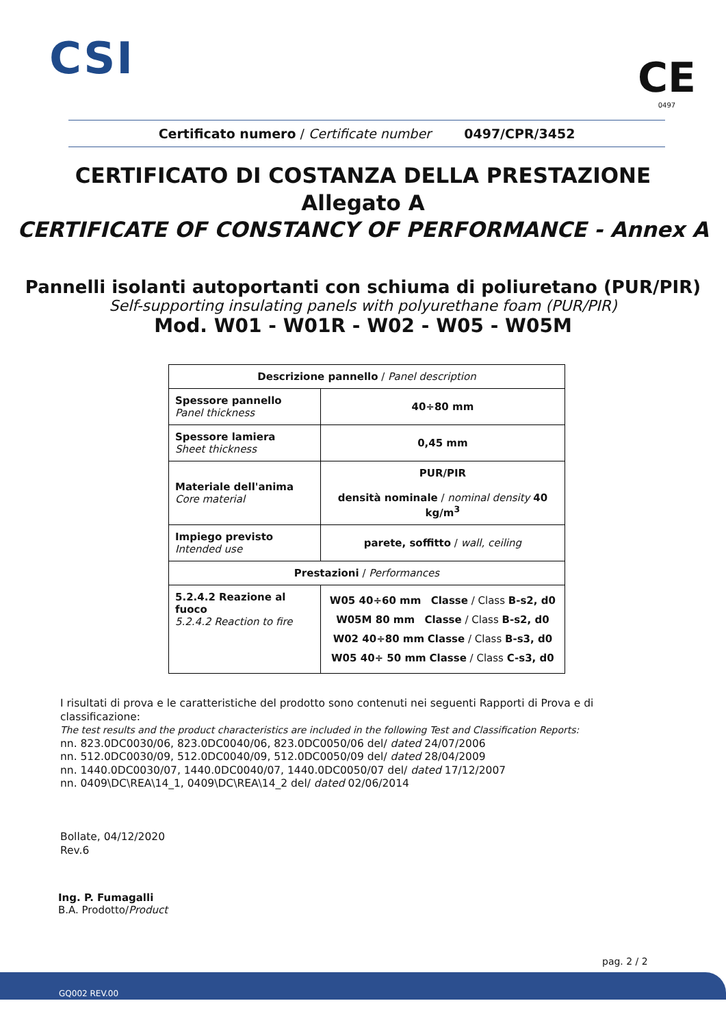CSI
CE
0497
Certificato numero / Certificate number 0497/CPR/3452
CERTIFICATO DI COSTANZA DELLA PRESTAZIONE
Allegato A
CERTIFICATE OF CONSTANCY OF PERFORMANCE - Annex A
Pannelli isolanti autoportanti con schiuma di poliuretano (PUR/PIR)
Self-supporting insulating panels with polyurethane foam (PUR/PIR)
Mod. W01 - W01R - W02 - W05 - W05M
| Descrizione pannello / Panel description | |
| --- | --- |
| Spessore pannello Panel thickness | 40÷80 mm |
| Spessore lamiera Sheet thickness | 0,45 mm |
| Materiale dell'anima Core material | PUR/PIR densità nominale / nominal density 40 kg/m<sup>3</sup> |
| Impiego previsto Intended use | parete, soffitto / wall, ceiling |
| Prestazioni / Performances | |
| 5.2.4.2 Reazione al fuoco 5.2.4.2 Reaction to fire | W05 40÷60 mm Classe / Class B-s2, d0 W05M 80 mm Classe / Class B-s2, d0 W02 40÷80 mm Classe / Class B-s3, d0 W05 40÷ 50 mm Classe / Class C-s3, d0 |
I risultati di prova e le caratteristiche del prodotto sono contenuti nei seguenti Rapporti di Prova e di classificazione:
The test results and the product characteristics are included in the following Test and Classification Reports:
nn. 823.0DC0030/06, 823.0DC0040/06, 823.0DC0050/06 del/ dated 24/07/2006
nn. 512.0DC0030/09, 512.0DC0040/09, 512.0DC0050/09 del/ dated 28/04/2009
nn. 1440.0DC0030/07, 1440.0DC0040/07, 1440.0DC0050/07 del/ dated 17/12/2007
nn. 0409\DC\REA\14_1, 0409\DC\REA\14_2 del/ dated 02/06/2014
Bollate, 04/12/2020
Rev.6
Ing. P. Fumagalli
B.A. Prodotto/Product
pag. 2 / 2
GQ002 REV.00